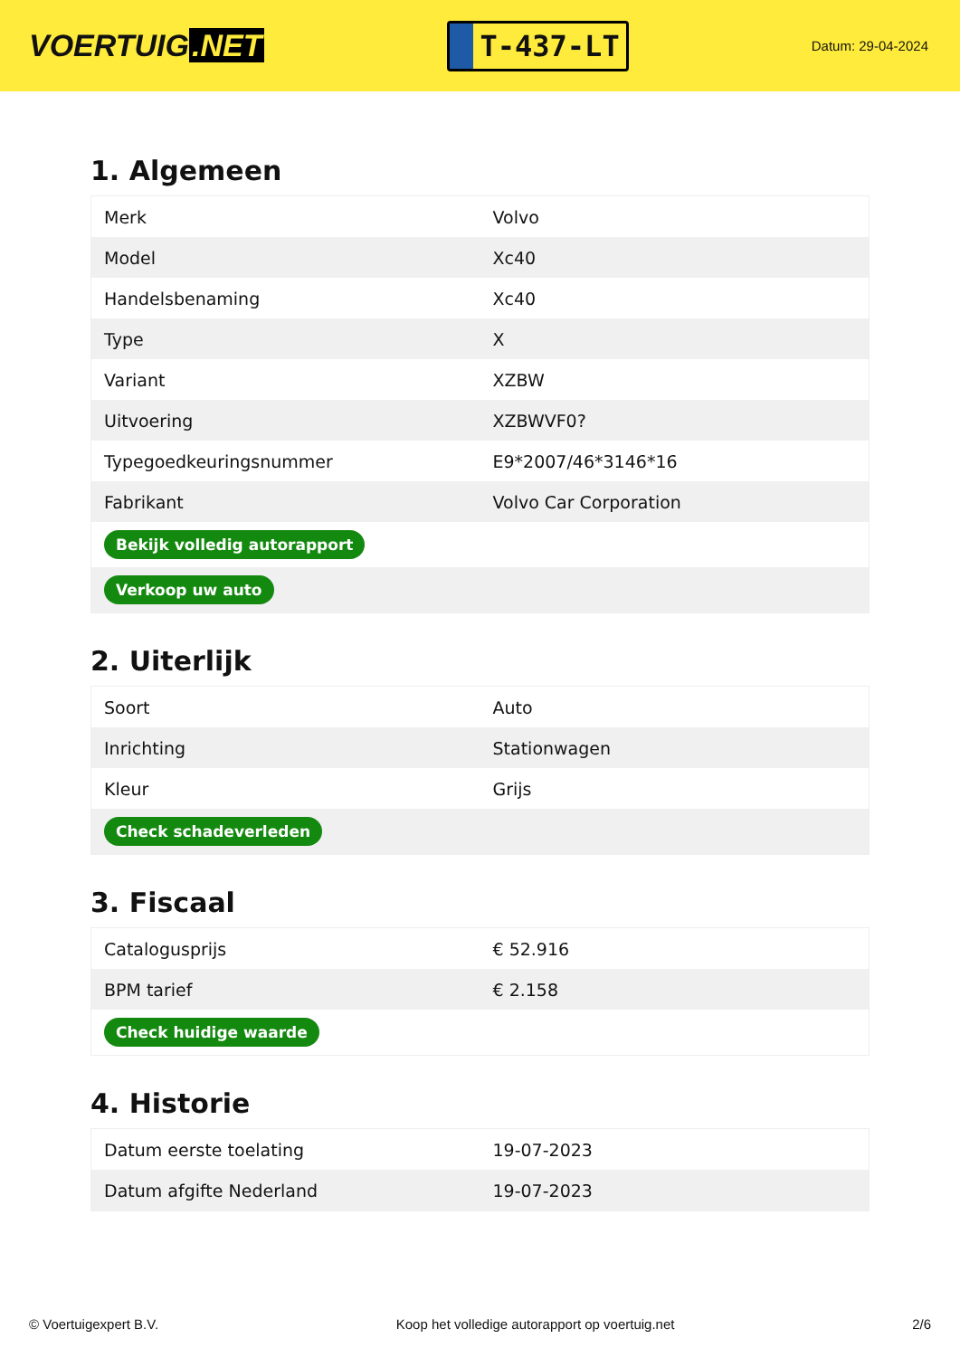VOERTUIG.NET
T-437-LT
Datum: 29-04-2024
1. Algemeen
| Merk | Volvo |
| Model | Xc40 |
| Handelsbenaming | Xc40 |
| Type | X |
| Variant | XZBW |
| Uitvoering | XZBWVF0? |
| Typegoedkeuringsnummer | E9*2007/46*3146*16 |
| Fabrikant | Volvo Car Corporation |
| Bekijk volledig autorapport | |
| Verkoop uw auto | |
2. Uiterlijk
| Soort | Auto |
| Inrichting | Stationwagen |
| Kleur | Grijs |
| Check schadeverleden | |
3. Fiscaal
| Catalogusprijs | € 52.916 |
| BPM tarief | € 2.158 |
| Check huidige waarde | |
4. Historie
| Datum eerste toelating | 19-07-2023 |
| Datum afgifte Nederland | 19-07-2023 |
© Voertuigexpert B.V. Koop het volledige autorapport op voertuig.net 2/6